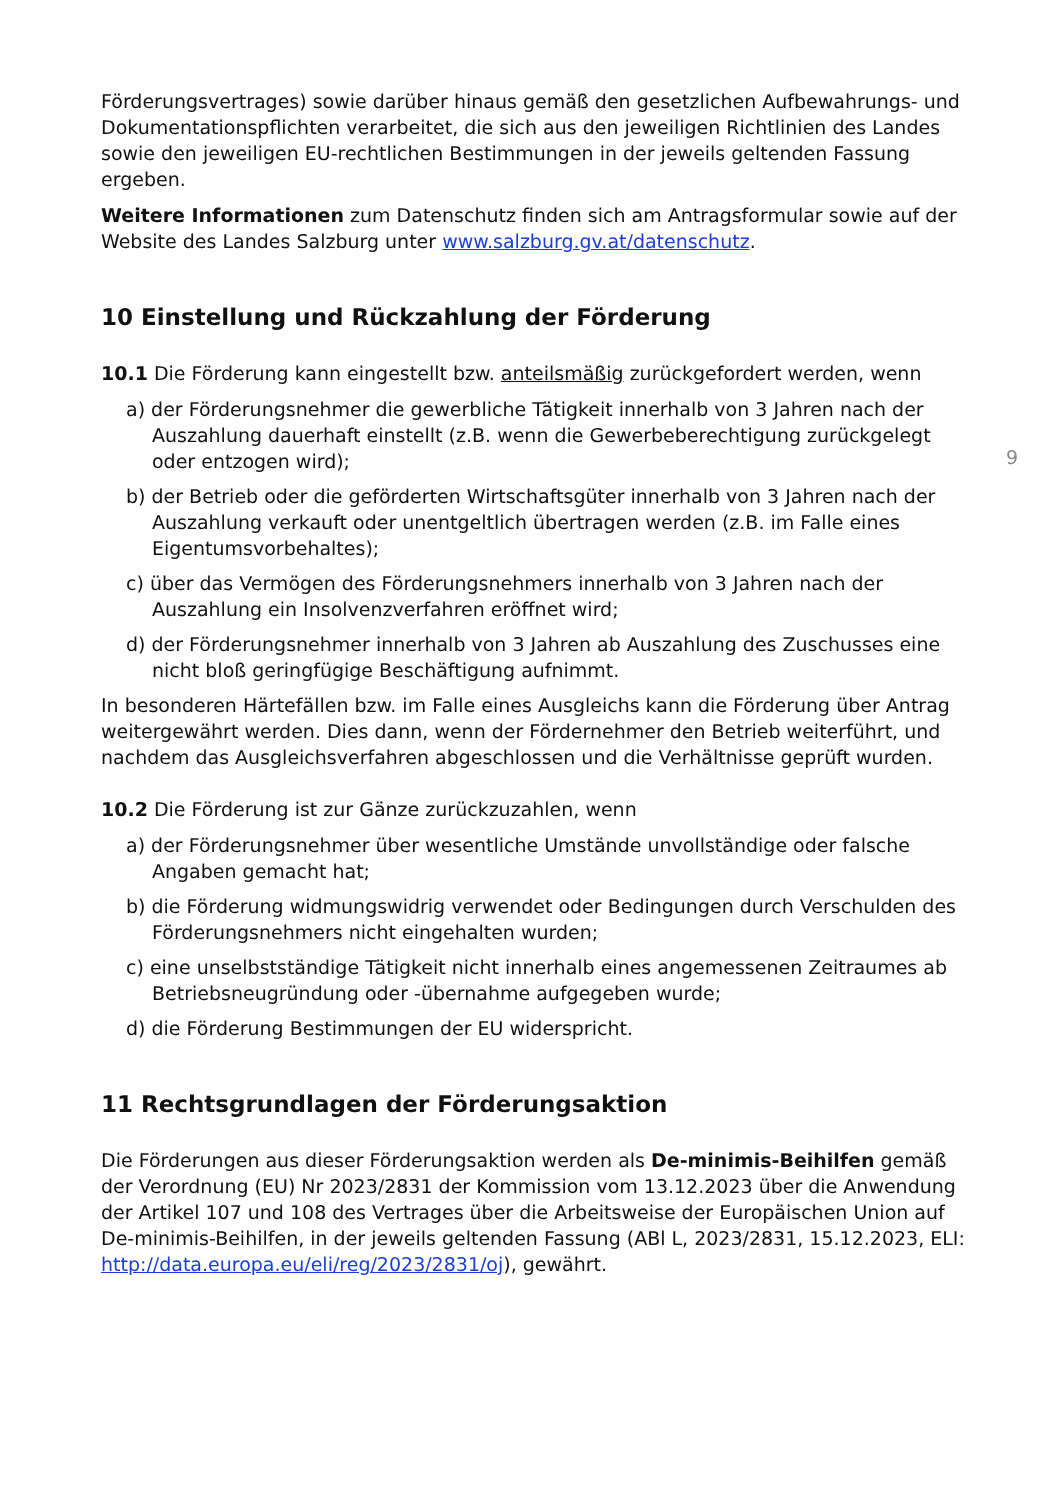Förderungsvertrages) sowie darüber hinaus gemäß den gesetzlichen Aufbewahrungs- und Dokumentationspflichten verarbeitet, die sich aus den jeweiligen Richtlinien des Landes sowie den jeweiligen EU-rechtlichen Bestimmungen in der jeweils geltenden Fassung ergeben.
Weitere Informationen zum Datenschutz finden sich am Antragsformular sowie auf der Website des Landes Salzburg unter www.salzburg.gv.at/datenschutz.
10 Einstellung und Rückzahlung der Förderung
10.1 Die Förderung kann eingestellt bzw. anteilsmäßig zurückgefordert werden, wenn
a) der Förderungsnehmer die gewerbliche Tätigkeit innerhalb von 3 Jahren nach der Auszahlung dauerhaft einstellt (z.B. wenn die Gewerbeberechtigung zurückgelegt oder entzogen wird);
b) der Betrieb oder die geförderten Wirtschaftsgüter innerhalb von 3 Jahren nach der Auszahlung verkauft oder unentgeltlich übertragen werden (z.B. im Falle eines Eigentumsvorbehaltes);
c) über das Vermögen des Förderungsnehmers innerhalb von 3 Jahren nach der Auszahlung ein Insolvenzverfahren eröffnet wird;
d) der Förderungsnehmer innerhalb von 3 Jahren ab Auszahlung des Zuschusses eine nicht bloß geringfügige Beschäftigung aufnimmt.
In besonderen Härtefällen bzw. im Falle eines Ausgleichs kann die Förderung über Antrag weitergewährt werden. Dies dann, wenn der Fördernehmer den Betrieb weiterführt, und nachdem das Ausgleichsverfahren abgeschlossen und die Verhältnisse geprüft wurden.
10.2 Die Förderung ist zur Gänze zurückzuzahlen, wenn
a) der Förderungsnehmer über wesentliche Umstände unvollständige oder falsche Angaben gemacht hat;
b) die Förderung widmungswidrig verwendet oder Bedingungen durch Verschulden des Förderungsnehmers nicht eingehalten wurden;
c) eine unselbstständige Tätigkeit nicht innerhalb eines angemessenen Zeitraumes ab Betriebsneugründung oder -übernahme aufgegeben wurde;
d) die Förderung Bestimmungen der EU widerspricht.
11 Rechtsgrundlagen der Förderungsaktion
Die Förderungen aus dieser Förderungsaktion werden als De-minimis-Beihilfen gemäß der Verordnung (EU) Nr 2023/2831 der Kommission vom 13.12.2023 über die Anwendung der Artikel 107 und 108 des Vertrages über die Arbeitsweise der Europäischen Union auf De-minimis-Beihilfen, in der jeweils geltenden Fassung (ABl L, 2023/2831, 15.12.2023, ELI: http://data.europa.eu/eli/reg/2023/2831/oj), gewährt.
9